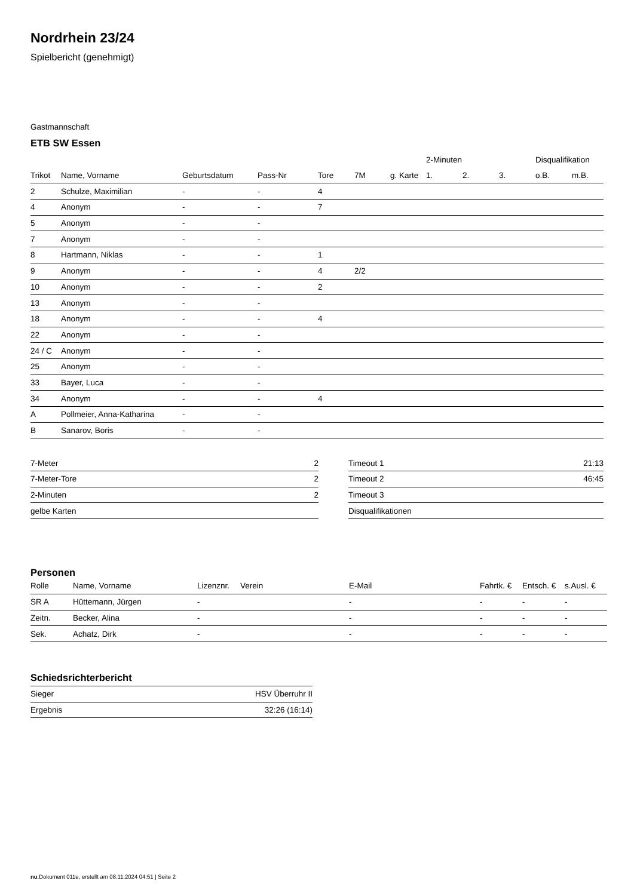Nordrhein 23/24
Spielbericht (genehmigt)
Gastmannschaft
ETB SW Essen
| | | | | | | | 2-Minuten | | | Disqualifikation | |
| --- | --- | --- | --- | --- | --- | --- | --- | --- | --- | --- | --- |
| Trikot | Name, Vorname | Geburtsdatum | Pass-Nr | Tore | 7M | g. Karte | 1. | 2. | 3. | o.B. | m.B. |
| 2 | Schulze, Maximilian | - | - | 4 | | | | | | | |
| 4 | Anonym | - | - | 7 | | | | | | | |
| 5 | Anonym | - | - | | | | | | | | |
| 7 | Anonym | - | - | | | | | | | | |
| 8 | Hartmann, Niklas | - | - | 1 | | | | | | | |
| 9 | Anonym | - | - | 4 | 2/2 | | | | | | |
| 10 | Anonym | - | - | 2 | | | | | | | |
| 13 | Anonym | - | - | | | | | | | | |
| 18 | Anonym | - | - | 4 | | | | | | | |
| 22 | Anonym | - | - | | | | | | | | |
| 24 / C | Anonym | - | - | | | | | | | | |
| 25 | Anonym | - | - | | | | | | | | |
| 33 | Bayer, Luca | - | - | | | | | | | | |
| 34 | Anonym | - | - | 4 | | | | | | | |
| A | Pollmeier, Anna-Katharina | - | - | | | | | | | | |
| B | Sanarov, Boris | - | - | | | | | | | | |
| 7-Meter | 2 |
| 7-Meter-Tore | 2 |
| 2-Minuten | 2 |
| gelbe Karten | |
| Timeout 1 | 21:13 |
| Timeout 2 | 46:45 |
| Timeout 3 | |
| Disqualifikationen | |
Personen
| Rolle | Name, Vorname | Lizenznr. | Verein | E-Mail | Fahrtk. € | Entsch. € | s.Ausl. € |
| --- | --- | --- | --- | --- | --- | --- | --- |
| SR A | Hüttemann, Jürgen | - | | - | - | - | - |
| Zeitn. | Becker, Alina | - | | - | - | - | - |
| Sek. | Achatz, Dirk | - | | - | - | - | - |
Schiedsrichterbericht
| Sieger | HSV Überruhr II |
| Ergebnis | 32:26 (16:14) |
nu.Dokument 011e, erstellt am 08.11.2024 04:51 | Seite 2